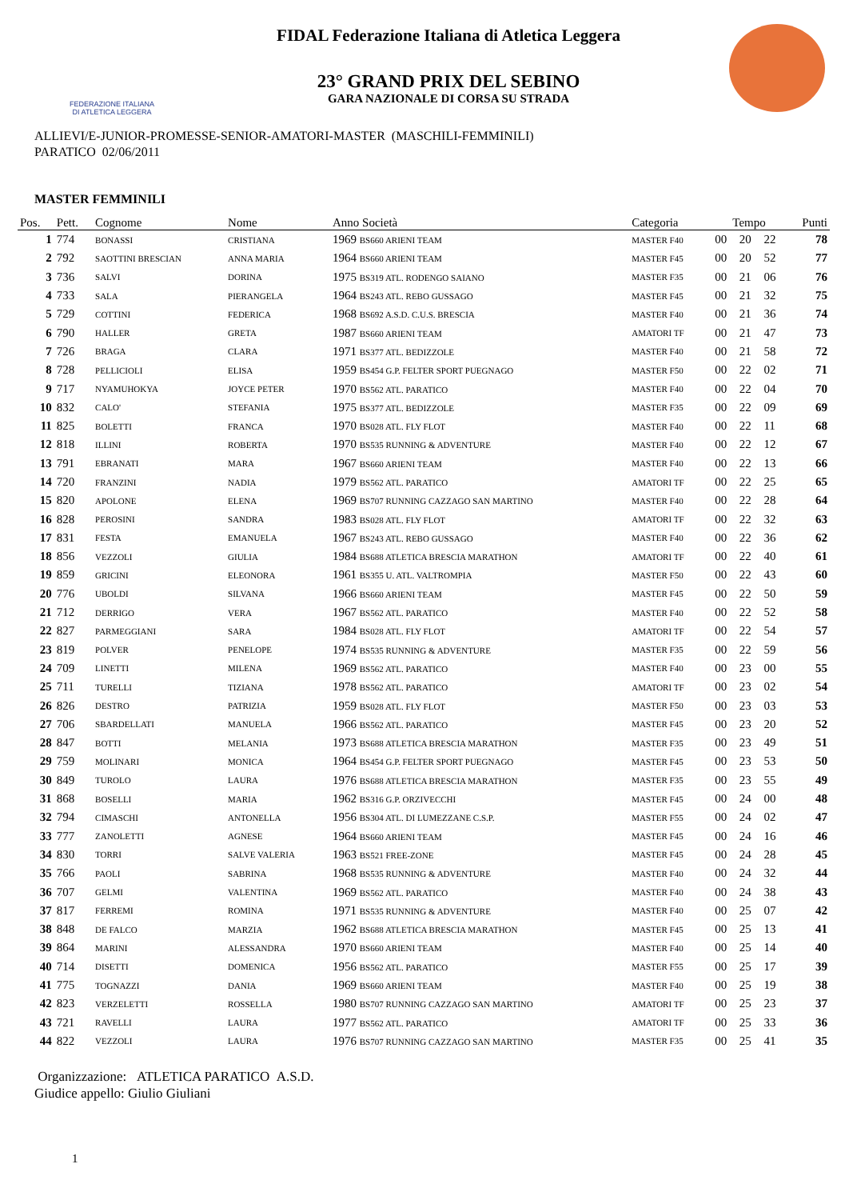FEDERAZIONE ITALIANA
DI ATLETICA LEGGERA
FIDAL Federazione Italiana di Atletica Leggera
23° GRAND PRIX DEL SEBINO
GARA NAZIONALE DI CORSA SU STRADA
ALLIEVI/E-JUNIOR-PROMESSE-SENIOR-AMATORI-MASTER (MASCHILI-FEMMINILI)
PARATICO 02/06/2011
MASTER FEMMINILI
| Pos. | Pett. | Cognome | Nome | Anno Società | Categoria | Tempo | | | Punti |
| --- | --- | --- | --- | --- | --- | --- | --- | --- | --- |
| 1 | 774 | BONASSI | CRISTIANA | 1969 BS660 ARIENI TEAM | MASTER F40 | 00 | 20 | 22 | 78 |
| 2 | 792 | SAOTTINI BRESCIAN | ANNA MARIA | 1964 BS660 ARIENI TEAM | MASTER F45 | 00 | 20 | 52 | 77 |
| 3 | 736 | SALVI | DORINA | 1975 BS319 ATL. RODENGO SAIANO | MASTER F35 | 00 | 21 | 06 | 76 |
| 4 | 733 | SALA | PIERANGELA | 1964 BS243 ATL. REBO GUSSAGO | MASTER F45 | 00 | 21 | 32 | 75 |
| 5 | 729 | COTTINI | FEDERICA | 1968 BS692 A.S.D. C.U.S. BRESCIA | MASTER F40 | 00 | 21 | 36 | 74 |
| 6 | 790 | HALLER | GRETA | 1987 BS660 ARIENI TEAM | AMATORI TF | 00 | 21 | 47 | 73 |
| 7 | 726 | BRAGA | CLARA | 1971 BS377 ATL. BEDIZZOLE | MASTER F40 | 00 | 21 | 58 | 72 |
| 8 | 728 | PELLICIOLI | ELISA | 1959 BS454 G.P. FELTER SPORT PUEGNAGO | MASTER F50 | 00 | 22 | 02 | 71 |
| 9 | 717 | NYAMUHOKYA | JOYCE PETER | 1970 BS562 ATL. PARATICO | MASTER F40 | 00 | 22 | 04 | 70 |
| 10 | 832 | CALO' | STEFANIA | 1975 BS377 ATL. BEDIZZOLE | MASTER F35 | 00 | 22 | 09 | 69 |
| 11 | 825 | BOLETTI | FRANCA | 1970 BS028 ATL. FLY FLOT | MASTER F40 | 00 | 22 | 11 | 68 |
| 12 | 818 | ILLINI | ROBERTA | 1970 BS535 RUNNING & ADVENTURE | MASTER F40 | 00 | 22 | 12 | 67 |
| 13 | 791 | EBRANATI | MARA | 1967 BS660 ARIENI TEAM | MASTER F40 | 00 | 22 | 13 | 66 |
| 14 | 720 | FRANZINI | NADIA | 1979 BS562 ATL. PARATICO | AMATORI TF | 00 | 22 | 25 | 65 |
| 15 | 820 | APOLONE | ELENA | 1969 BS707 RUNNING CAZZAGO SAN MARTINO | MASTER F40 | 00 | 22 | 28 | 64 |
| 16 | 828 | PEROSINI | SANDRA | 1983 BS028 ATL. FLY FLOT | AMATORI TF | 00 | 22 | 32 | 63 |
| 17 | 831 | FESTA | EMANUELA | 1967 BS243 ATL. REBO GUSSAGO | MASTER F40 | 00 | 22 | 36 | 62 |
| 18 | 856 | VEZZOLI | GIULIA | 1984 BS688 ATLETICA BRESCIA MARATHON | AMATORI TF | 00 | 22 | 40 | 61 |
| 19 | 859 | GRICINI | ELEONORA | 1961 BS355 U. ATL. VALTROMPIA | MASTER F50 | 00 | 22 | 43 | 60 |
| 20 | 776 | UBOLDI | SILVANA | 1966 BS660 ARIENI TEAM | MASTER F45 | 00 | 22 | 50 | 59 |
| 21 | 712 | DERRIGO | VERA | 1967 BS562 ATL. PARATICO | MASTER F40 | 00 | 22 | 52 | 58 |
| 22 | 827 | PARMEGGIANI | SARA | 1984 BS028 ATL. FLY FLOT | AMATORI TF | 00 | 22 | 54 | 57 |
| 23 | 819 | POLVER | PENELOPE | 1974 BS535 RUNNING & ADVENTURE | MASTER F35 | 00 | 22 | 59 | 56 |
| 24 | 709 | LINETTI | MILENA | 1969 BS562 ATL. PARATICO | MASTER F40 | 00 | 23 | 00 | 55 |
| 25 | 711 | TURELLI | TIZIANA | 1978 BS562 ATL. PARATICO | AMATORI TF | 00 | 23 | 02 | 54 |
| 26 | 826 | DESTRO | PATRIZIA | 1959 BS028 ATL. FLY FLOT | MASTER F50 | 00 | 23 | 03 | 53 |
| 27 | 706 | SBARDELLATI | MANUELA | 1966 BS562 ATL. PARATICO | MASTER F45 | 00 | 23 | 20 | 52 |
| 28 | 847 | BOTTI | MELANIA | 1973 BS688 ATLETICA BRESCIA MARATHON | MASTER F35 | 00 | 23 | 49 | 51 |
| 29 | 759 | MOLINARI | MONICA | 1964 BS454 G.P. FELTER SPORT PUEGNAGO | MASTER F45 | 00 | 23 | 53 | 50 |
| 30 | 849 | TUROLO | LAURA | 1976 BS688 ATLETICA BRESCIA MARATHON | MASTER F35 | 00 | 23 | 55 | 49 |
| 31 | 868 | BOSELLI | MARIA | 1962 BS316 G.P. ORZIVECCHI | MASTER F45 | 00 | 24 | 00 | 48 |
| 32 | 794 | CIMASCHI | ANTONELLA | 1956 BS304 ATL. DI LUMEZZANE C.S.P. | MASTER F55 | 00 | 24 | 02 | 47 |
| 33 | 777 | ZANOLETTI | AGNESE | 1964 BS660 ARIENI TEAM | MASTER F45 | 00 | 24 | 16 | 46 |
| 34 | 830 | TORRI | SALVE VALERIA | 1963 BS521 FREE-ZONE | MASTER F45 | 00 | 24 | 28 | 45 |
| 35 | 766 | PAOLI | SABRINA | 1968 BS535 RUNNING & ADVENTURE | MASTER F40 | 00 | 24 | 32 | 44 |
| 36 | 707 | GELMI | VALENTINA | 1969 BS562 ATL. PARATICO | MASTER F40 | 00 | 24 | 38 | 43 |
| 37 | 817 | FERREMI | ROMINA | 1971 BS535 RUNNING & ADVENTURE | MASTER F40 | 00 | 25 | 07 | 42 |
| 38 | 848 | DE FALCO | MARZIA | 1962 BS688 ATLETICA BRESCIA MARATHON | MASTER F45 | 00 | 25 | 13 | 41 |
| 39 | 864 | MARINI | ALESSANDRA | 1970 BS660 ARIENI TEAM | MASTER F40 | 00 | 25 | 14 | 40 |
| 40 | 714 | DISETTI | DOMENICA | 1956 BS562 ATL. PARATICO | MASTER F55 | 00 | 25 | 17 | 39 |
| 41 | 775 | TOGNAZZI | DANIA | 1969 BS660 ARIENI TEAM | MASTER F40 | 00 | 25 | 19 | 38 |
| 42 | 823 | VERZELETTI | ROSSELLA | 1980 BS707 RUNNING CAZZAGO SAN MARTINO | AMATORI TF | 00 | 25 | 23 | 37 |
| 43 | 721 | RAVELLI | LAURA | 1977 BS562 ATL. PARATICO | AMATORI TF | 00 | 25 | 33 | 36 |
| 44 | 822 | VEZZOLI | LAURA | 1976 BS707 RUNNING CAZZAGO SAN MARTINO | MASTER F35 | 00 | 25 | 41 | 35 |
Organizzazione: ATLETICA PARATICO A.S.D.
Giudice appello: Giulio Giuliani
1